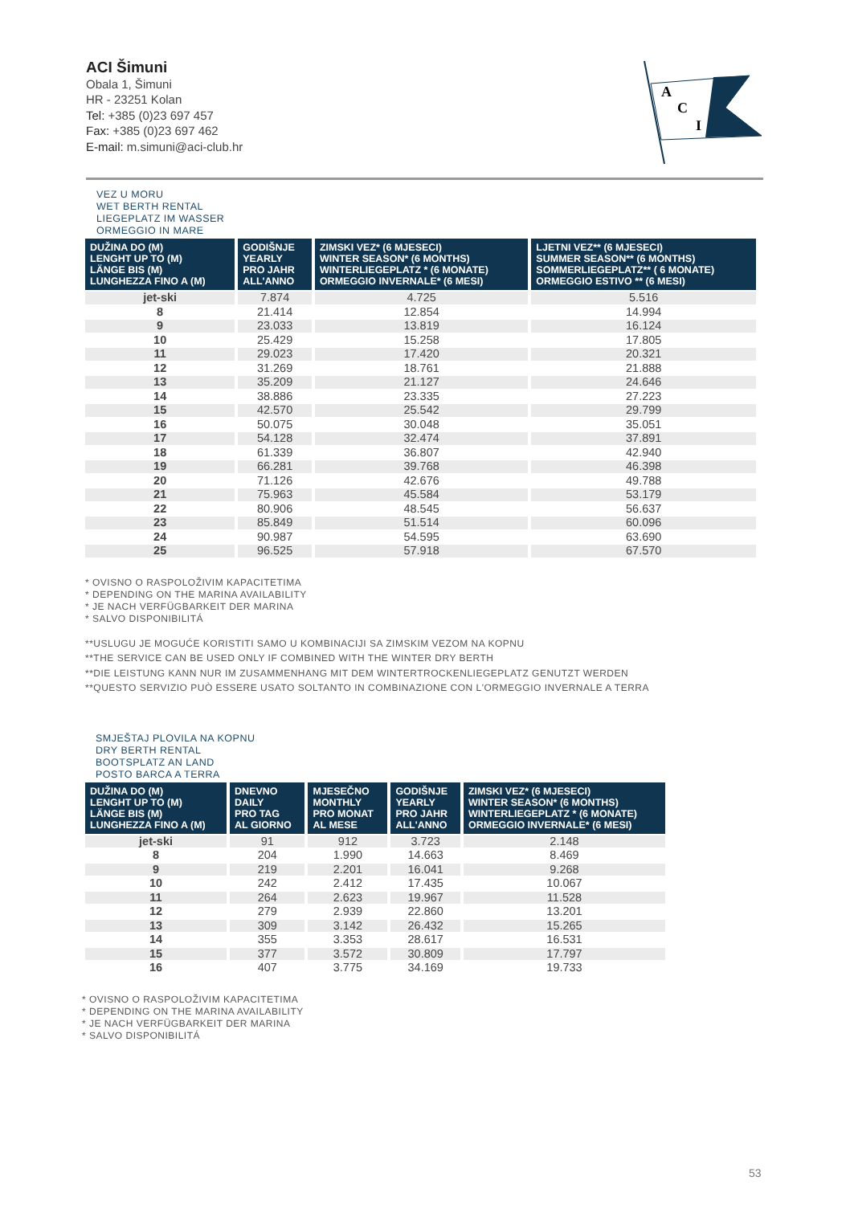ACI Šimuni
Obala 1, Šimuni
HR - 23251 Kolan
Tel: +385 (0)23 697 457
Fax: +385 (0)23 697 462
E-mail: m.simuni@aci-club.hr
A
C
I
VEZ U MORU
WET BERTH RENTAL
LIEGEPLATZ IM WASSER
ORMEGGIO IN MARE
| DUŽINA DO (M) LENGHT UP TO (M) LÄNGE BIS (M) LUNGHEZZA FINO A (M) | GODIŠNJE YEARLY PRO JAHR ALL'ANNO | ZIMSKI VEZ* (6 MJESECI) WINTER SEASON* (6 MONTHS) WINTERLIEGEPLATZ * (6 MONATE) ORMEGGIO INVERNALE* (6 MESI) | LJETNI VEZ** (6 MJESECI) SUMMER SEASON** (6 MONTHS) SOMMERLIEGEPLATZ** ( 6 MONATE) ORMEGGIO ESTIVO ** (6 MESI) |
| --- | --- | --- | --- |
| jet-ski | 7.874 | 4.725 | 5.516 |
| 8 | 21.414 | 12.854 | 14.994 |
| 9 | 23.033 | 13.819 | 16.124 |
| 10 | 25.429 | 15.258 | 17.805 |
| 11 | 29.023 | 17.420 | 20.321 |
| 12 | 31.269 | 18.761 | 21.888 |
| 13 | 35.209 | 21.127 | 24.646 |
| 14 | 38.886 | 23.335 | 27.223 |
| 15 | 42.570 | 25.542 | 29.799 |
| 16 | 50.075 | 30.048 | 35.051 |
| 17 | 54.128 | 32.474 | 37.891 |
| 18 | 61.339 | 36.807 | 42.940 |
| 19 | 66.281 | 39.768 | 46.398 |
| 20 | 71.126 | 42.676 | 49.788 |
| 21 | 75.963 | 45.584 | 53.179 |
| 22 | 80.906 | 48.545 | 56.637 |
| 23 | 85.849 | 51.514 | 60.096 |
| 24 | 90.987 | 54.595 | 63.690 |
| 25 | 96.525 | 57.918 | 67.570 |
* OVISNO O RASPOLOŽIVIM KAPACITETIMA
* DEPENDING ON THE MARINA AVAILABILITY
* JE NACH VERFÜGBARKEIT DER MARINA
* SALVO DISPONIBILITÁ
**USLUGU JE MOGUĆE KORISTITI SAMO U KOMBINACIJI SA ZIMSKIM VEZOM NA KOPNU
**THE SERVICE CAN BE USED ONLY IF COMBINED WITH THE WINTER DRY BERTH
**DIE LEISTUNG KANN NUR IM ZUSAMMENHANG MIT DEM WINTERTROCKENLIEGEPLATZ GENUTZT WERDEN
**QUESTO SERVIZIO PUÒ ESSERE USATO SOLTANTO IN COMBINAZIONE CON L'ORMEGGIO INVERNALE A TERRA
SMJEŠTAJ PLOVILA NA KOPNU
DRY BERTH RENTAL
BOOTSPLATZ AN LAND
POSTO BARCA A TERRA
| DUŽINA DO (M) LENGHT UP TO (M) LÄNGE BIS (M) LUNGHEZZA FINO A (M) | DNEVNO DAILY PRO TAG AL GIORNO | MJESEČNO MONTHLY PRO MONAT AL MESE | GODIŠNJE YEARLY PRO JAHR ALL'ANNO | ZIMSKI VEZ* (6 MJESECI) WINTER SEASON* (6 MONTHS) WINTERLIEGEPLATZ * (6 MONATE) ORMEGGIO INVERNALE* (6 MESI) |
| --- | --- | --- | --- | --- |
| jet-ski | 91 | 912 | 3.723 | 2.148 |
| 8 | 204 | 1.990 | 14.663 | 8.469 |
| 9 | 219 | 2.201 | 16.041 | 9.268 |
| 10 | 242 | 2.412 | 17.435 | 10.067 |
| 11 | 264 | 2.623 | 19.967 | 11.528 |
| 12 | 279 | 2.939 | 22.860 | 13.201 |
| 13 | 309 | 3.142 | 26.432 | 15.265 |
| 14 | 355 | 3.353 | 28.617 | 16.531 |
| 15 | 377 | 3.572 | 30.809 | 17.797 |
| 16 | 407 | 3.775 | 34.169 | 19.733 |
* OVISNO O RASPOLOŽIVIM KAPACITETIMA
* DEPENDING ON THE MARINA AVAILABILITY
* JE NACH VERFÜGBARKEIT DER MARINA
* SALVO DISPONIBILITÁ
53